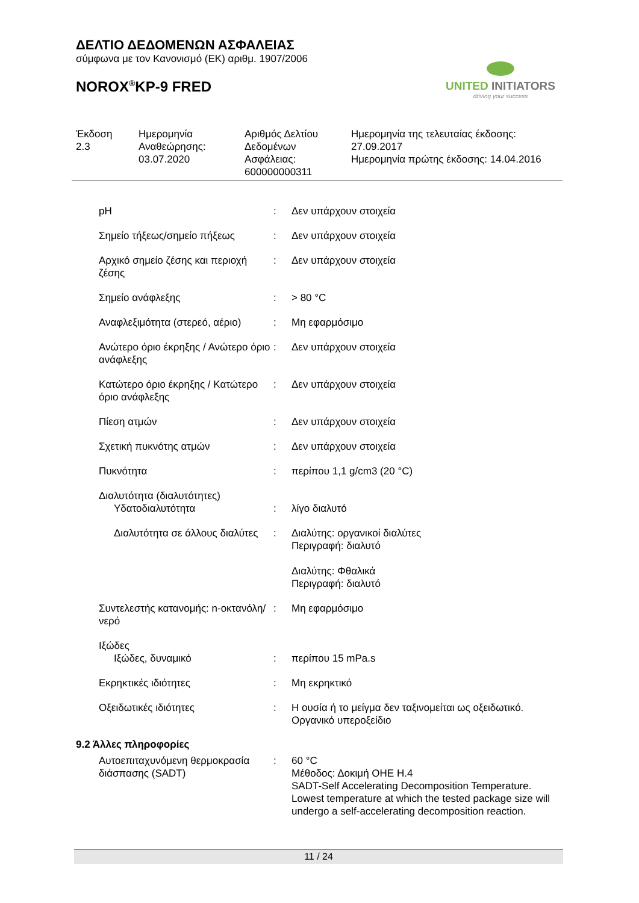ΔΕΛΤΙΟ ΔΕΔΟΜΕΝΩΝ ΑΣΦΑΛΕΙΑΣ
σύμφωνα με τον Κανονισμό (ΕΚ) αριθμ. 1907/2006
NOROX<sup>®</sup>KP-9 FRED
UNITED INITIATORS
driving your success
| Έκδοση 2.3 | Ημερομηνία Αναθεώρησης: 03.07.2020 | Αριθμός Δελτίου Δεδομένων Ασφάλειας: 600000000311 | Ημερομηνία της τελευταίας έκδοσης: 27.09.2017 Ημερομηνία πρώτης έκδοσης: 14.04.2016 |
| pH | : | Δεν υπάρχουν στοιχεία |
| Σημείο τήξεως/σημείο πήξεως | : | Δεν υπάρχουν στοιχεία |
| Αρχικό σημείο ζέσης και περιοχή ζέσης | : | Δεν υπάρχουν στοιχεία |
| Σημείο ανάφλεξης | : | > 80 °C |
| Αναφλεξιμότητα (στερεό, αέριο) | : | Μη εφαρμόσιμο |
| Ανώτερο όριο έκρηξης / Ανώτερο όριο ανάφλεξης | : | Δεν υπάρχουν στοιχεία |
| Κατώτερο όριο έκρηξης / Κατώτερο όριο ανάφλεξης | : | Δεν υπάρχουν στοιχεία |
| Πίεση ατμών | : | Δεν υπάρχουν στοιχεία |
| Σχετική πυκνότης ατμών | : | Δεν υπάρχουν στοιχεία |
| Πυκνότητα | : | περίπου 1,1 g/cm3 (20 °C) |
| Διαλυτότητα (διαλυτότητες) | | |
| Υδατοδιαλυτότητα | : | λίγο διαλυτό |
| Διαλυτότητα σε άλλους διαλύτες | : | Διαλύτης: οργανικοί διαλύτες Περιγραφή: διαλυτό Διαλύτης: Φθαλικά Περιγραφή: διαλυτό |
| Συντελεστής κατανομής: n-οκτανόλη/νερό | : | Μη εφαρμόσιμο |
| Ιξώδες | | |
| Ιξώδες, δυναμικό | : | περίπου 15 mPa.s |
| Εκρηκτικές ιδιότητες | : | Μη εκρηκτικό |
| Οξειδωτικές ιδιότητες | : | Η ουσία ή το μείγμα δεν ταξινομείται ως οξειδωτικό. Οργανικό υπεροξείδιο |
9.2 Άλλες πληροφορίες
| Αυτοεπιταχυνόμενη θερμοκρασία διάσπασης (SADT) | : | 60 °C Μέθοδος: Δοκιμή ΟΗΕ H.4 SADT-Self Accelerating Decomposition Temperature. Lowest temperature at which the tested package size will undergo a self-accelerating decomposition reaction. |
11 / 24